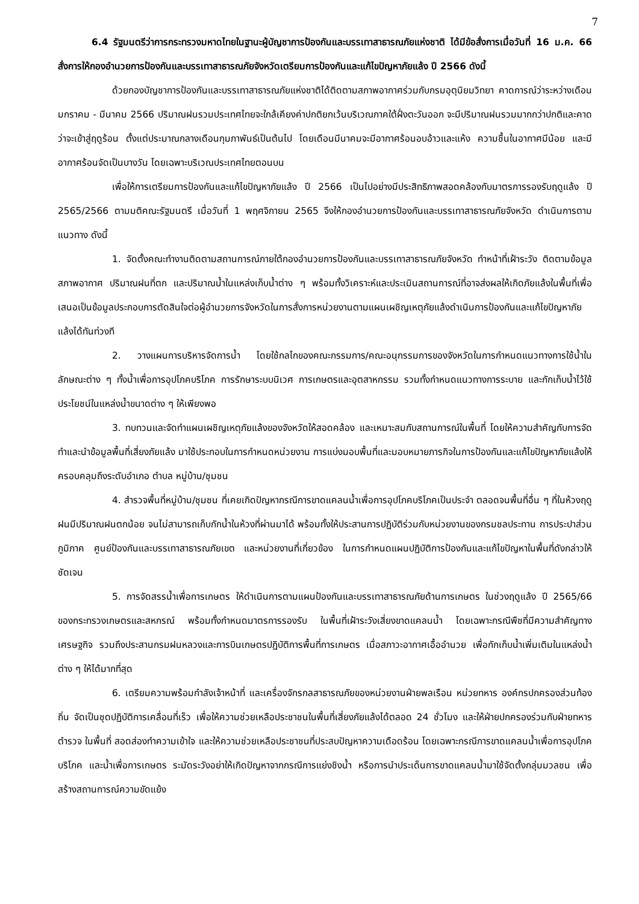7
6.4 รัฐมนตรีว่าการกระทรวงมหาดไทยในฐานะผู้บัญชาการป้องกันและบรรเทาสาธารณภัยแห่งชาติ ได้มีข้อสั่งการเมื่อวันที่ 16 ม.ค. 66 สั่งการให้กองอำนวยการป้องกันและบรรเทาสาธารณภัยจังหวัดเตรียมการป้องกันและแก้ไขปัญหาภัยแล้ง ปี 2566 ดังนี้
ด้วยกองบัญชาการป้องกันและบรรเทาสาธารณภัยแห่งชาติได้ติดตามสภาพอากาศร่วมกับกรมอุตุนิยมวิทยา คาดการณ์ว่าระหว่างเดือนมกราคม - มีนาคม 2566 ปริมาณฝนรวมประเทศไทยจะใกล้เคียงค่าปกติยกเว้นบริเวณภาคใต้ฝั่งตะวันออก จะมีปริมาณฝนรวมมากกว่าปกติและคาดว่าจะเข้าสู่ฤดูร้อน ตั้งแต่ประมาณกลางเดือนกุมภาพันธ์เป็นต้นไป โดยเดือนมีนาคมจะมีอากาศร้อนอบอ้าวและแห้ง ความชื้นในอากาศมีน้อย และมีอากาศร้อนจัดเป็นบางวัน โดยเฉพาะบริเวณประเทศไทยตอนบน
เพื่อให้การเตรียมการป้องกันและแก้ไขปัญหาภัยแล้ง ปี 2566 เป็นไปอย่างมีประสิทธิภาพสอดคล้องกับมาตรการรองรับฤดูแล้ง ปี 2565/2566 ตามมติคณะรัฐมนตรี เมื่อวันที่ 1 พฤศจิกายน 2565 จึงให้กองอำนวยการป้องกันและบรรเทาสาธารณภัยจังหวัด ดำเนินการตามแนวทาง ดังนี้
1. จัดตั้งคณะทำงานติดตามสถานการณ์ภายใต้กองอำนวยการป้องกันและบรรเทาสาธารณภัยจังหวัด ทำหน้าที่เฝ้าระวัง ติดตามข้อมูลสภาพอากาศ ปริมาณฝนที่ตก และปริมาณน้ำในแหล่งเก็บน้ำต่าง ๆ พร้อมทั้งวิเคราะห์และประเมินสถานการณ์ที่อาจส่งผลให้เกิดภัยแล้งในพื้นที่เพื่อเสนอเป็นข้อมูลประกอบการตัดสินใจต่อผู้อำนวยการจังหวัดในการสั่งการหน่วยงานตามแผนเผชิญเหตุภัยแล้งดำเนินการป้องกันและแก้ไขปัญหาภัยแล้งได้ทันท่วงที
2. วางแผนการบริหารจัดการน้ำ โดยใช้กลไกของคณะกรรมการ/คณะอนุกรรมการของจังหวัดในการกำหนดแนวทางการใช้น้ำในลักษณะต่าง ๆ ทั้งน้ำเพื่อการอุปโภคบริโภค การรักษาระบบนิเวศ การเกษตรและอุตสาหกรรม รวมทั้งกำหนดแนวทางการระบาย และกักเก็บน้ำไว้ใช้ประโยชน์ในแหล่งน้ำขนาดต่าง ๆ ให้เพียงพอ
3. ทบทวนและจัดทำแผนเผชิญเหตุภัยแล้งของจังหวัดให้สอดคล้อง และเหมาะสมกับสถานการณ์ในพื้นที่ โดยให้ความสำคัญกับการจัดทำและนำข้อมูลพื้นที่เสี่ยงภัยแล้ง มาใช้ประกอบในการกำหนดหน่วยงาน การแบ่งมอบพื้นที่และมอบหมายภารกิจในการป้องกันและแก้ไขปัญหาภัยแล้งให้ครอบคลุมถึงระดับอำเภอ ตำบล หมู่บ้าน/ชุมชน
4. สำรวจพื้นที่หมู่บ้าน/ชุมชน ที่เคยเกิดปัญหากรณีการขาดแคลนน้ำเพื่อการอุปโภคบริโภคเป็นประจำ ตลอดจนพื้นที่อื่น ๆ ที่ในห้วงฤดูฝนมีปริมาณฝนตกน้อย จนไม่สามารถเก็บกักน้ำในห้วงที่ผ่านมาได้ พร้อมทั้งให้ประสานการปฏิบัติร่วมกับหน่วยงานของกรมชลประทาน การประปาส่วนภูมิภาค ศูนย์ป้องกันและบรรเทาสาธารณภัยเขต และหน่วยงานที่เกี่ยวข้อง ในการกำหนดแผนปฏิบัติการป้องกันและแก้ไขปัญหาในพื้นที่ดังกล่าวให้ชัดเจน
5. การจัดสรรน้ำเพื่อการเกษตร ให้ดำเนินการตามแผนป้องกันและบรรเทาสาธารณภัยด้านการเกษตร ในช่วงฤดูแล้ง ปี 2565/66 ของกระทรวงเกษตรและสหกรณ์ พร้อมทั้งกำหนดมาตรการรองรับ ในพื้นที่เฝ้าระวังเสี่ยงขาดแคลนน้ำ โดยเฉพาะกรณีพืชที่มีความสำคัญทางเศรษฐกิจ รวมถึงประสานกรมฝนหลวงและการบินเกษตรปฏิบัติการพื้นที่การเกษตร เมื่อสภาวะอากาศเอื้ออำนวย เพื่อกักเก็บน้ำเพิ่มเติมในแหล่งน้ำต่าง ๆ ให้ได้มากที่สุด
6. เตรียมความพร้อมกำลังเจ้าหน้าที่ และเครื่องจักรกลสาธารณภัยของหน่วยงานฝ่ายพลเรือน หน่วยทหาร องค์กรปกครองส่วนท้องถิ่น จัดเป็นชุดปฏิบัติการเคลื่อนที่เร็ว เพื่อให้ความช่วยเหลือประชาชนในพื้นที่เสี่ยงภัยแล้งได้ตลอด 24 ชั่วโมง และให้ฝ่ายปกครองร่วมกับฝ่ายทหาร ตำรวจ ในพื้นที่ สอดส่องทำความเข้าใจ และให้ความช่วยเหลือประชาชนที่ประสบปัญหาความเดือดร้อน โดยเฉพาะกรณีการขาดแคลนน้ำเพื่อการอุปโภคบริโภค และน้ำเพื่อการเกษตร ระมัดระวังอย่าให้เกิดปัญหาจากกรณีการแย่งชิงน้ำ หรือการนำประเด็นการขาดแคลนน้ำมาใช้จัดตั้งกลุ่มมวลชน เพื่อสร้างสถานการณ์ความขัดแย้ง